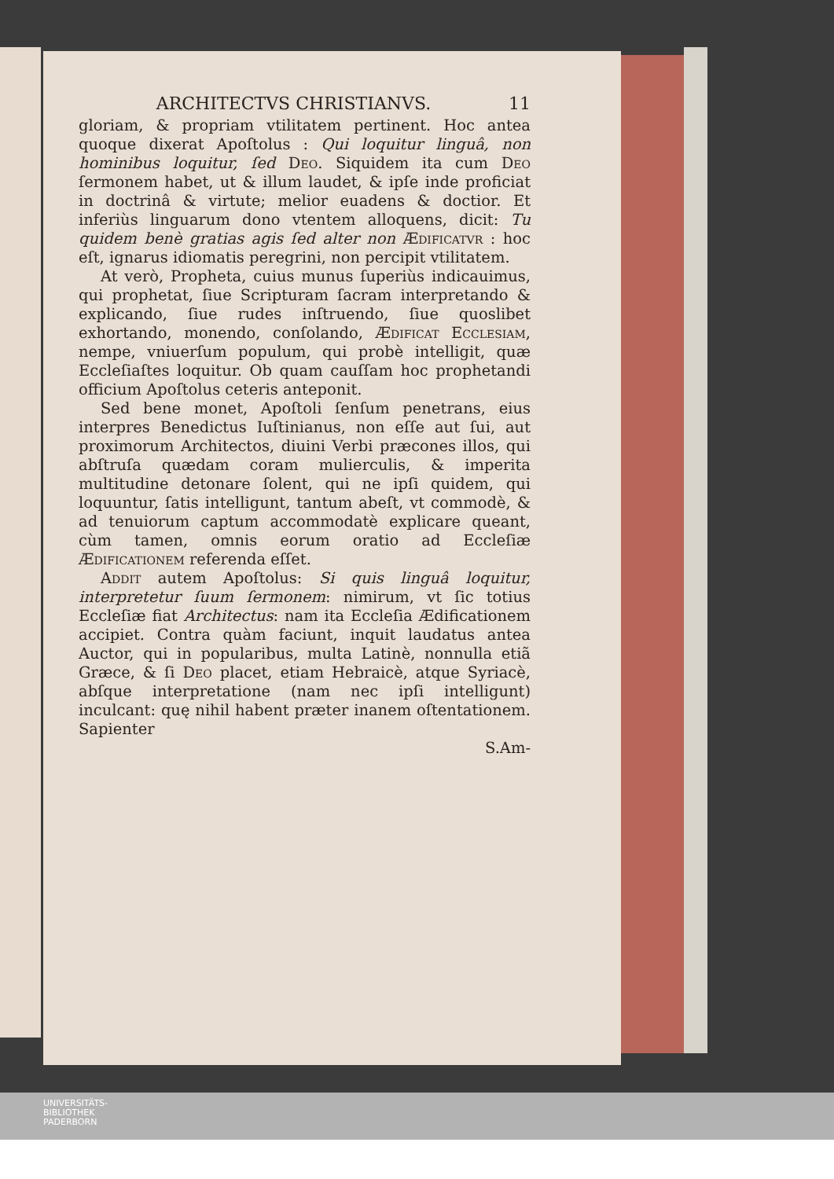ARCHITECTVS CHRISTIANVS. 11
gloriam, & propriam vtilitatem pertinent. Hoc antea quoque dixerat Apoſtolus : Qui loquitur linguâ, non hominibus loquitur, ſed Deo. Siquidem ita cum Deo ſermonem habet, ut & illum laudet, & ipſe inde proficiat in doctrinâ & virtute; melior euadens & doctior. Et inferiùs linguarum dono vtentem alloquens, dicit: Tu quidem benè gratias agis ſed alter non Ædificatvr : hoc eſt, ignarus idiomatis peregrini, non percipit vtilitatem.
At verò, Propheta, cuius munus ſuperiùs indicauimus, qui prophetat, ſiue Scripturam ſacram interpretando & explicando, ſiue rudes inſtruendo, ſiue quoslibet exhortando, monendo, conſolando, Ædificat Ecclesiam, nempe, vniuerſum populum, qui probè intelligit, quæ Eccleſiaſtes loquitur. Ob quam cauſſam hoc prophetandi officium Apoſtolus ceteris antepo­nit.
Sed bene monet, Apoſtoli ſenſum penetrans, eius interpres Benedictus Iuſtinianus, non eſſe aut ſui, aut proximorum Architectos, diuini Verbi præcones illos, qui abſtruſa quædam coram mulierculis, & imperita multitudine detonare ſolent, qui ne ipſi quidem, qui loquuntur, ſatis intelligunt, tantum abeſt, vt commodè, & ad tenuiorum captum accommodatè explicare queant, cùm tamen, omnis eorum oratio ad Eccleſiæ Ædificationem referenda eſſet.
Addit autem Apoſtolus: Si quis linguâ loquitur, interpretetur ſuum ſermonem: nimirum, vt ſic totius Eccleſiæ fiat Architectus: nam ita Eccleſia Ædificationem accipiet. Contra quàm faciunt, inquit laudatus antea Auctor, qui in popularibus, multa Latinè, nonnulla etiã Græce, & ſi Deo placet, etiam Hebraicè, atque Syriacè, abſque interpretatione (nam nec ipſi intelligunt) inculcant: quę nihil habent præter inanem oſtentationem. Sapienter
S.Am-
UNIVERSITÄTS-
BIBLIOTHEK
PADERBORN